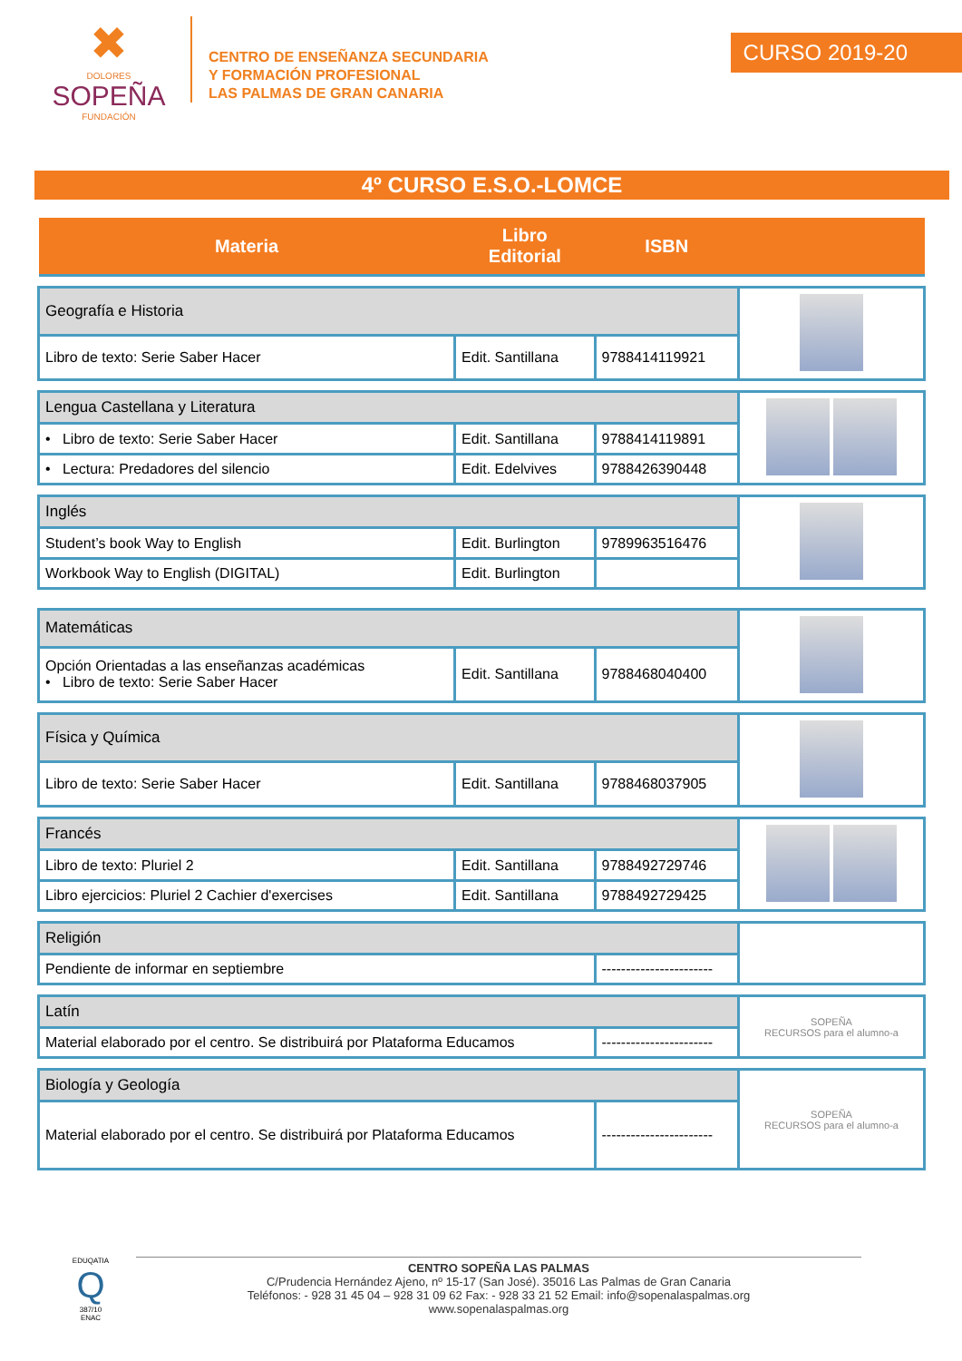✖
DOLORES
SOPEÑA
FUNDACIÓN
CENTRO DE ENSEÑANZA SECUNDARIA
Y FORMACIÓN PROFESIONAL
LAS PALMAS DE GRAN CANARIA
CURSO 2019-20
4º CURSO E.S.O.-LOMCE
| Materia | Libro Editorial | ISBN | |
| --- | --- | --- | --- |
| Geografía e Historia | | | |
| Libro de texto: Serie Saber Hacer | Edit. Santillana | 9788414119921 | |
| Lengua Castellana y Literatura | | | |
| • Libro de texto: Serie Saber Hacer | Edit. Santillana | 9788414119891 | |
| • Lectura: Predadores del silencio | Edit. Edelvives | 9788426390448 | |
| Inglés | | | |
| Student’s book Way to English | Edit. Burlington | 9789963516476 | |
| Workbook Way to English (DIGITAL) | Edit. Burlington | | |
| Matemáticas | | | |
| Opción Orientadas a las enseñanzas académicas • Libro de texto: Serie Saber Hacer | Edit. Santillana | 9788468040400 | |
| Física y Química | | | |
| Libro de texto: Serie Saber Hacer | Edit. Santillana | 9788468037905 | |
| Francés | | | |
| Libro de texto: Pluriel 2 | Edit. Santillana | 9788492729746 | |
| Libro ejercicios: Pluriel 2 Cachier d'exercises | Edit. Santillana | 9788492729425 | |
| Religión | | | |
| Pendiente de informar en septiembre | | ----------------------- | |
| Latín | | | SOPEÑA RECURSOS para el alumno-a |
| Material elaborado por el centro. Se distribuirá por Plataforma Educamos | | ----------------------- | |
| Biología y Geología | | | SOPEÑA RECURSOS para el alumno-a |
| Material elaborado por el centro. Se distribuirá por Plataforma Educamos | | ----------------------- | |
EDUQATIA
Q
387/10
ENAC
CENTRO SOPEÑA LAS PALMAS
C/Prudencia Hernández Ajeno, nº 15-17 (San José). 35016 Las Palmas de Gran Canaria
Teléfonos: - 928 31 45 04 – 928 31 09 62 Fax: - 928 33 21 52 Email: info@sopenalaspalmas.org
www.sopenalaspalmas.org